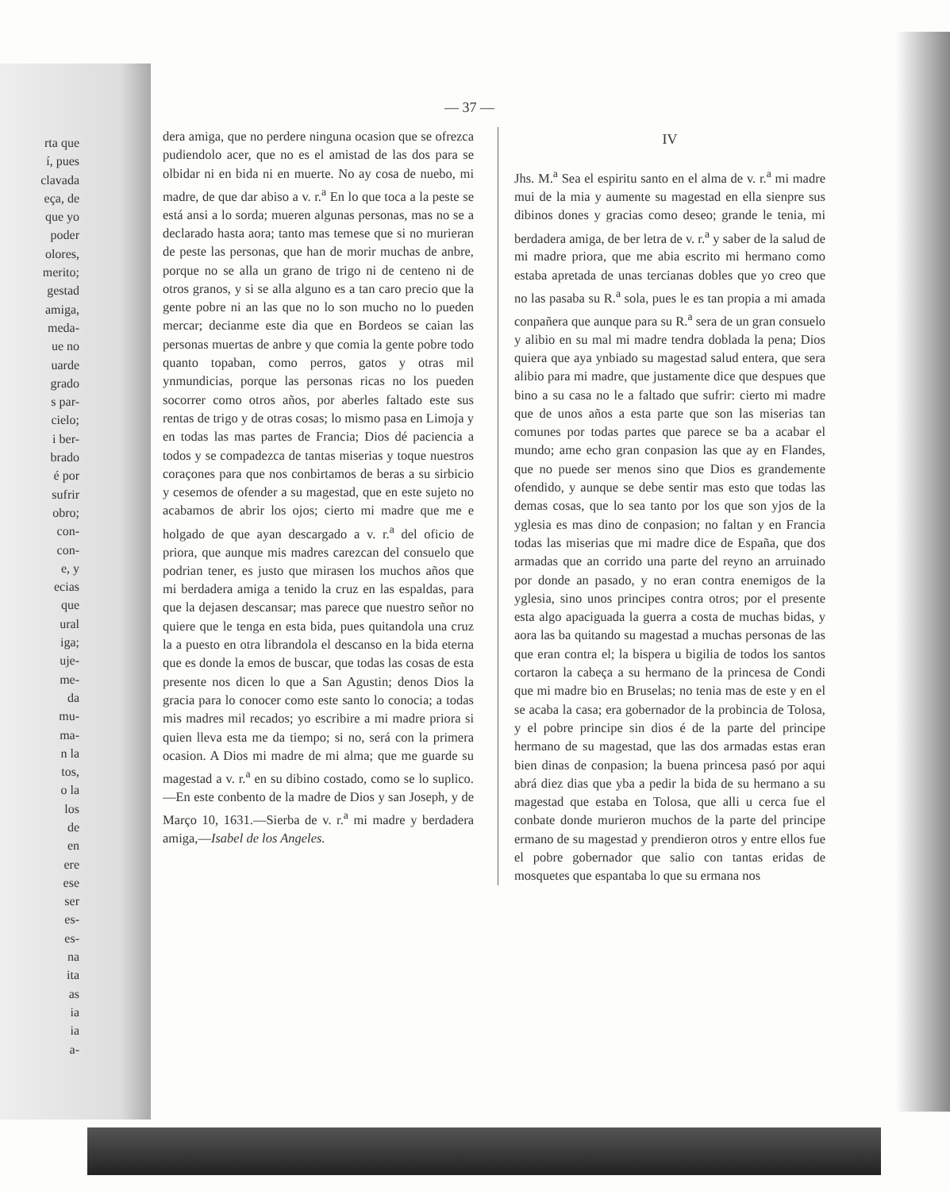rta que
í, pues
clavada
eça, de
que yo
poder
olores,
merito;
gestad
amiga,
meda-
ue no
uarde
grado
s par-
cielo;
i ber-
brado
é por
sufrir
obro;
con-
con-
e, y
ecias
que
ural
iga;
uje-
me-
da
mu-
ma-
n la
tos,
o la
los
de
en
ere
ese
ser
es-
es-
na
ita
as
ia
ia
a-
— 37 —
dera amiga, que no perdere ninguna ocasion que se ofrezca pudiendolo acer, que no es el amistad de las dos para se olbidar ni en bida ni en muerte. No ay cosa de nuebo, mi madre, de que dar abiso a v. r.<sup>a</sup> En lo que toca a la peste se está ansi a lo sorda; mueren algunas personas, mas no se a declarado hasta aora; tanto mas temese que si no murieran de peste las personas, que han de morir muchas de anbre, porque no se alla un grano de trigo ni de centeno ni de otros granos, y si se alla alguno es a tan caro precio que la gente pobre ni an las que no lo son mucho no lo pueden mercar; decianme este dia que en Bordeos se caian las personas muertas de anbre y que comia la gente pobre todo quanto topaban, como perros, gatos y otras mil ynmundicias, porque las personas ricas no los pueden socorrer como otros años, por aberles faltado este sus rentas de trigo y de otras cosas; lo mismo pasa en Limoja y en todas las mas partes de Francia; Dios dé paciencia a todos y se compadezca de tantas miserias y toque nuestros coraçones para que nos conbirtamos de beras a su sirbicio y cesemos de ofender a su magestad, que en este sujeto no acabamos de abrir los ojos; cierto mi madre que me e holgado de que ayan descargado a v. r.<sup>a</sup> del oficio de priora, que aunque mis madres carezcan del consuelo que podrian tener, es justo que mirasen los muchos años que mi berdadera amiga a tenido la cruz en las espaldas, para que la dejasen descansar; mas parece que nuestro señor no quiere que le tenga en esta bida, pues quitandola una cruz la a puesto en otra librandola el descanso en la bida eterna que es donde la emos de buscar, que todas las cosas de esta presente nos dicen lo que a San Agustin; denos Dios la gracia para lo conocer como este santo lo conocia; a todas mis madres mil recados; yo escribire a mi madre priora si quien lleva esta me da tiempo; si no, será con la primera ocasion. A Dios mi madre de mi alma; que me guarde su magestad a v. r.<sup>a</sup> en su dibino costado, como se lo suplico.—En este conbento de la madre de Dios y san Joseph, y de Março 10, 1631.—Sierba de v. r.<sup>a</sup> mi madre y berdadera amiga,—Isabel de los Angeles.
IV
Jhs. M.<sup>a</sup> Sea el espiritu santo en el alma de v. r.<sup>a</sup> mi madre mui de la mia y aumente su magestad en ella sienpre sus dibinos dones y gracias como deseo; grande le tenia, mi berdadera amiga, de ber letra de v. r.<sup>a</sup> y saber de la salud de mi madre priora, que me abia escrito mi hermano como estaba apretada de unas tercianas dobles que yo creo que no las pasaba su R.<sup>a</sup> sola, pues le es tan propia a mi amada conpañera que aunque para su R.<sup>a</sup> sera de un gran consuelo y alibio en su mal mi madre tendra doblada la pena; Dios quiera que aya ynbiado su magestad salud entera, que sera alibio para mi madre, que justamente dice que despues que bino a su casa no le a faltado que sufrir: cierto mi madre que de unos años a esta parte que son las miserias tan comunes por todas partes que parece se ba a acabar el mundo; ame echo gran conpasion las que ay en Flandes, que no puede ser menos sino que Dios es grandemente ofendido, y aunque se debe sentir mas esto que todas las demas cosas, que lo sea tanto por los que son yjos de la yglesia es mas dino de conpasion; no faltan y en Francia todas las miserias que mi madre dice de España, que dos armadas que an corrido una parte del reyno an arruinado por donde an pasado, y no eran contra enemigos de la yglesia, sino unos principes contra otros; por el presente esta algo apaciguada la guerra a costa de muchas bidas, y aora las ba quitando su magestad a muchas personas de las que eran contra el; la bispera u bigilia de todos los santos cortaron la cabeça a su hermano de la princesa de Condi que mi madre bio en Bruselas; no tenia mas de este y en el se acaba la casa; era gobernador de la probincia de Tolosa, y el pobre principe sin dios é de la parte del principe hermano de su magestad, que las dos armadas estas eran bien dinas de conpasion; la buena princesa pasó por aqui abrá diez dias que yba a pedir la bida de su hermano a su magestad que estaba en Tolosa, que alli u cerca fue el conbate donde murieron muchos de la parte del principe ermano de su magestad y prendieron otros y entre ellos fue el pobre gobernador que salio con tantas eridas de mosquetes que espantaba lo que su ermana nos